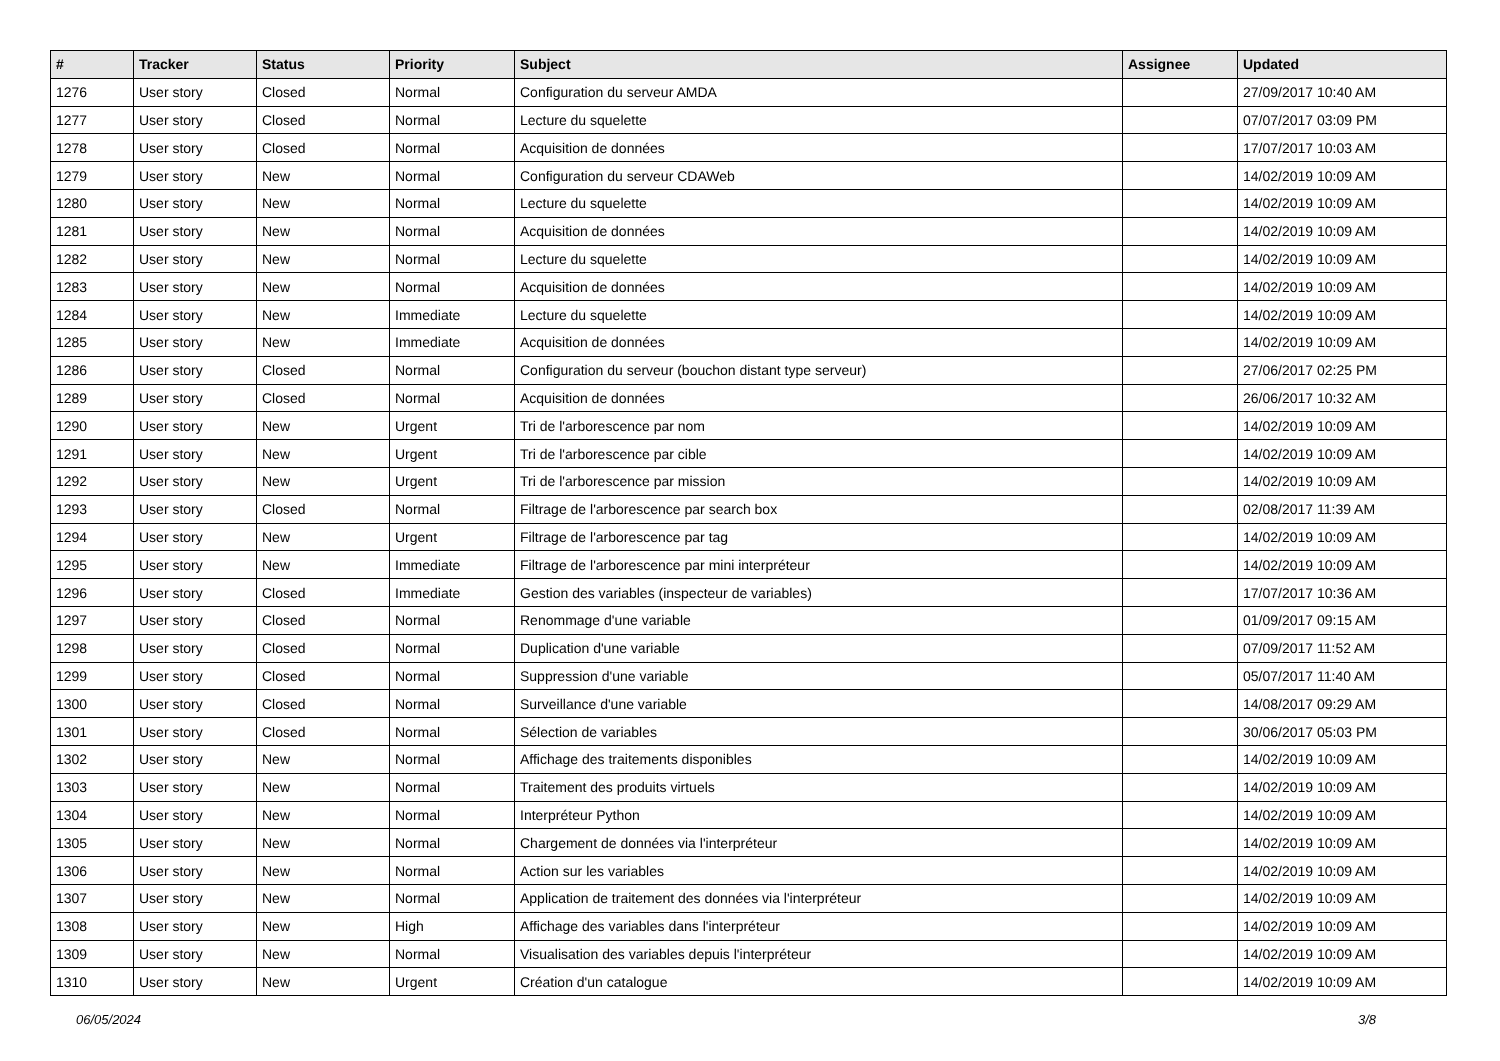| # | Tracker | Status | Priority | Subject | Assignee | Updated |
| --- | --- | --- | --- | --- | --- | --- |
| 1276 | User story | Closed | Normal | Configuration du serveur AMDA | | 27/09/2017 10:40 AM |
| 1277 | User story | Closed | Normal | Lecture du squelette | | 07/07/2017 03:09 PM |
| 1278 | User story | Closed | Normal | Acquisition de données | | 17/07/2017 10:03 AM |
| 1279 | User story | New | Normal | Configuration du serveur CDAWeb | | 14/02/2019 10:09 AM |
| 1280 | User story | New | Normal | Lecture du squelette | | 14/02/2019 10:09 AM |
| 1281 | User story | New | Normal | Acquisition de données | | 14/02/2019 10:09 AM |
| 1282 | User story | New | Normal | Lecture du squelette | | 14/02/2019 10:09 AM |
| 1283 | User story | New | Normal | Acquisition de données | | 14/02/2019 10:09 AM |
| 1284 | User story | New | Immediate | Lecture du squelette | | 14/02/2019 10:09 AM |
| 1285 | User story | New | Immediate | Acquisition de données | | 14/02/2019 10:09 AM |
| 1286 | User story | Closed | Normal | Configuration du serveur (bouchon distant type serveur) | | 27/06/2017 02:25 PM |
| 1289 | User story | Closed | Normal | Acquisition de données | | 26/06/2017 10:32 AM |
| 1290 | User story | New | Urgent | Tri de l'arborescence par nom | | 14/02/2019 10:09 AM |
| 1291 | User story | New | Urgent | Tri de l'arborescence par cible | | 14/02/2019 10:09 AM |
| 1292 | User story | New | Urgent | Tri de l'arborescence par mission | | 14/02/2019 10:09 AM |
| 1293 | User story | Closed | Normal | Filtrage de l'arborescence par search box | | 02/08/2017 11:39 AM |
| 1294 | User story | New | Urgent | Filtrage de l'arborescence par tag | | 14/02/2019 10:09 AM |
| 1295 | User story | New | Immediate | Filtrage de l'arborescence par mini interpréteur | | 14/02/2019 10:09 AM |
| 1296 | User story | Closed | Immediate | Gestion des variables (inspecteur de variables) | | 17/07/2017 10:36 AM |
| 1297 | User story | Closed | Normal | Renommage d'une variable | | 01/09/2017 09:15 AM |
| 1298 | User story | Closed | Normal | Duplication d'une variable | | 07/09/2017 11:52 AM |
| 1299 | User story | Closed | Normal | Suppression d'une variable | | 05/07/2017 11:40 AM |
| 1300 | User story | Closed | Normal | Surveillance d'une variable | | 14/08/2017 09:29 AM |
| 1301 | User story | Closed | Normal | Sélection de variables | | 30/06/2017 05:03 PM |
| 1302 | User story | New | Normal | Affichage des traitements disponibles | | 14/02/2019 10:09 AM |
| 1303 | User story | New | Normal | Traitement des produits virtuels | | 14/02/2019 10:09 AM |
| 1304 | User story | New | Normal | Interpréteur Python | | 14/02/2019 10:09 AM |
| 1305 | User story | New | Normal | Chargement de données via l'interpréteur | | 14/02/2019 10:09 AM |
| 1306 | User story | New | Normal | Action sur les variables | | 14/02/2019 10:09 AM |
| 1307 | User story | New | Normal | Application de traitement des données via l'interpréteur | | 14/02/2019 10:09 AM |
| 1308 | User story | New | High | Affichage des variables dans l'interpréteur | | 14/02/2019 10:09 AM |
| 1309 | User story | New | Normal | Visualisation des variables depuis l'interpréteur | | 14/02/2019 10:09 AM |
| 1310 | User story | New | Urgent | Création d'un catalogue | | 14/02/2019 10:09 AM |
06/05/2024 3/8